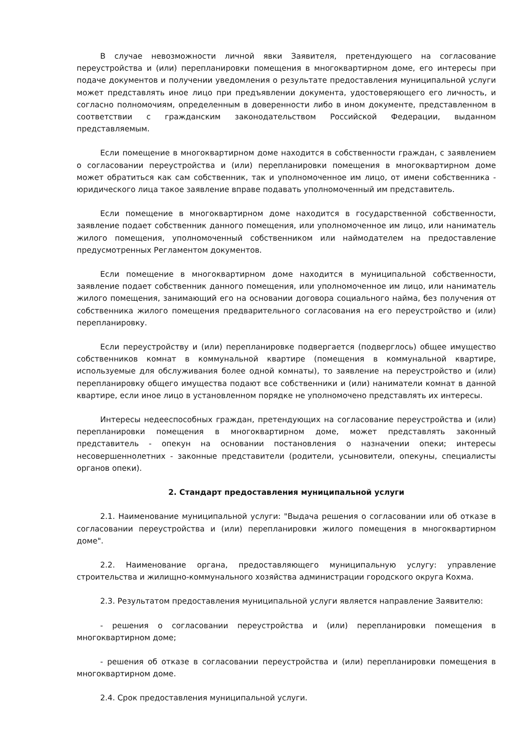В случае невозможности личной явки Заявителя, претендующего на согласование переустройства и (или) перепланировки помещения в многоквартирном доме, его интересы при подаче документов и получении уведомления о результате предоставления муниципальной услуги может представлять иное лицо при предъявлении документа, удостоверяющего его личность, и согласно полномочиям, определенным в доверенности либо в ином документе, представленном в соответствии с гражданским законодательством Российской Федерации, выданном представляемым.
Если помещение в многоквартирном доме находится в собственности граждан, с заявлением о согласовании переустройства и (или) перепланировки помещения в многоквартирном доме может обратиться как сам собственник, так и уполномоченное им лицо, от имени собственника - юридического лица такое заявление вправе подавать уполномоченный им представитель.
Если помещение в многоквартирном доме находится в государственной собственности, заявление подает собственник данного помещения, или уполномоченное им лицо, или наниматель жилого помещения, уполномоченный собственником или наймодателем на предоставление предусмотренных Регламентом документов.
Если помещение в многоквартирном доме находится в муниципальной собственности, заявление подает собственник данного помещения, или уполномоченное им лицо, или наниматель жилого помещения, занимающий его на основании договора социального найма, без получения от собственника жилого помещения предварительного согласования на его переустройство и (или) перепланировку.
Если переустройству и (или) перепланировке подвергается (подверглось) общее имущество собственников комнат в коммунальной квартире (помещения в коммунальной квартире, используемые для обслуживания более одной комнаты), то заявление на переустройство и (или) перепланировку общего имущества подают все собственники и (или) наниматели комнат в данной квартире, если иное лицо в установленном порядке не уполномочено представлять их интересы.
Интересы недееспособных граждан, претендующих на согласование переустройства и (или) перепланировки помещения в многоквартирном доме, может представлять законный представитель - опекун на основании постановления о назначении опеки; интересы несовершеннолетних - законные представители (родители, усыновители, опекуны, специалисты органов опеки).
2. Стандарт предоставления муниципальной услуги
2.1. Наименование муниципальной услуги: "Выдача решения о согласовании или об отказе в согласовании переустройства и (или) перепланировки жилого помещения в многоквартирном доме".
2.2. Наименование органа, предоставляющего муниципальную услугу: управление строительства и жилищно-коммунального хозяйства администрации городского округа Кохма.
2.3. Результатом предоставления муниципальной услуги является направление Заявителю:
- решения о согласовании переустройства и (или) перепланировки помещения в многоквартирном доме;
- решения об отказе в согласовании переустройства и (или) перепланировки помещения в многоквартирном доме.
2.4. Срок предоставления муниципальной услуги.